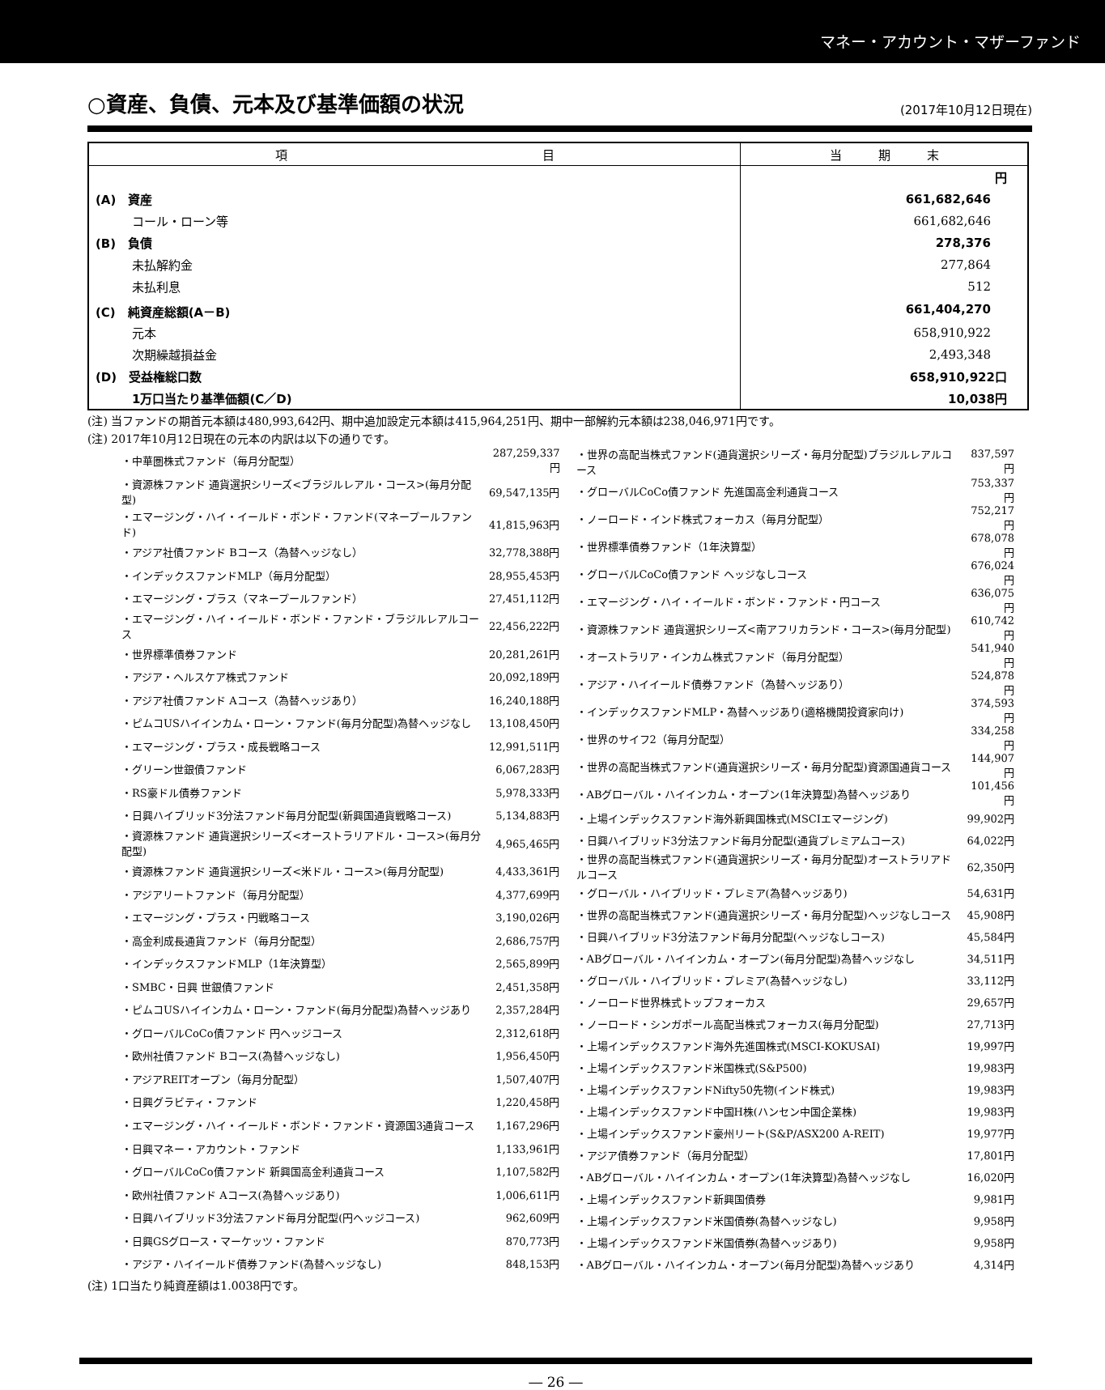マネー・アカウント・マザーファンド
○資産、負債、元本及び基準価額の状況
(2017年10月12日現在)
| 項 目 | 当 期 末 |
| --- | --- |
| | 円 |
| (A) 資産 | 661,682,646 |
| コール・ローン等 | 661,682,646 |
| (B) 負債 | 278,376 |
| 未払解約金 | 277,864 |
| 未払利息 | 512 |
| (C) 純資産総額(A－B) | 661,404,270 |
| 元本 | 658,910,922 |
| 次期繰越損益金 | 2,493,348 |
| (D) 受益権総口数 | 658,910,922口 |
| 1万口当たり基準価額(C／D) | 10,038円 |
(注) 当ファンドの期首元本額は480,993,642円、期中追加設定元本額は415,964,251円、期中一部解約元本額は238,046,971円です。
(注) 2017年10月12日現在の元本の内訳は以下の通りです。
| ・中華圏株式ファンド（毎月分配型） | 287,259,337円 |
| ・資源株ファンド 通貨選択シリーズ<ブラジルレアル・コース>(毎月分配型) | 69,547,135円 |
| ・エマージング・ハイ・イールド・ボンド・ファンド(マネープールファンド) | 41,815,963円 |
| ・アジア社債ファンド Bコース（為替ヘッジなし） | 32,778,388円 |
| ・インデックスファンドMLP（毎月分配型） | 28,955,453円 |
| ・エマージング・プラス（マネープールファンド） | 27,451,112円 |
| ・エマージング・ハイ・イールド・ボンド・ファンド・ブラジルレアルコース | 22,456,222円 |
| ・世界標準債券ファンド | 20,281,261円 |
| ・アジア・ヘルスケア株式ファンド | 20,092,189円 |
| ・アジア社債ファンド Aコース（為替ヘッジあり） | 16,240,188円 |
| ・ピムコUSハイインカム・ローン・ファンド(毎月分配型)為替ヘッジなし | 13,108,450円 |
| ・エマージング・プラス・成長戦略コース | 12,991,511円 |
| ・グリーン世銀債ファンド | 6,067,283円 |
| ・RS豪ドル債券ファンド | 5,978,333円 |
| ・日興ハイブリッド3分法ファンド毎月分配型(新興国通貨戦略コース) | 5,134,883円 |
| ・資源株ファンド 通貨選択シリーズ<オーストラリアドル・コース>(毎月分配型) | 4,965,465円 |
| ・資源株ファンド 通貨選択シリーズ<米ドル・コース>(毎月分配型) | 4,433,361円 |
| ・アジアリートファンド（毎月分配型） | 4,377,699円 |
| ・エマージング・プラス・円戦略コース | 3,190,026円 |
| ・高金利成長通貨ファンド（毎月分配型） | 2,686,757円 |
| ・インデックスファンドMLP（1年決算型） | 2,565,899円 |
| ・SMBC・日興 世銀債ファンド | 2,451,358円 |
| ・ピムコUSハイインカム・ローン・ファンド(毎月分配型)為替ヘッジあり | 2,357,284円 |
| ・グローバルCoCo債ファンド 円ヘッジコース | 2,312,618円 |
| ・欧州社債ファンド Bコース(為替ヘッジなし) | 1,956,450円 |
| ・アジアREITオープン（毎月分配型） | 1,507,407円 |
| ・日興グラビティ・ファンド | 1,220,458円 |
| ・エマージング・ハイ・イールド・ボンド・ファンド・資源国3通貨コース | 1,167,296円 |
| ・日興マネー・アカウント・ファンド | 1,133,961円 |
| ・グローバルCoCo債ファンド 新興国高金利通貨コース | 1,107,582円 |
| ・欧州社債ファンド Aコース(為替ヘッジあり) | 1,006,611円 |
| ・日興ハイブリッド3分法ファンド毎月分配型(円ヘッジコース) | 962,609円 |
| ・日興GSグロース・マーケッツ・ファンド | 870,773円 |
| ・アジア・ハイイールド債券ファンド(為替ヘッジなし) | 848,153円 |
| ・世界の高配当株式ファンド(通貨選択シリーズ・毎月分配型)ブラジルレアルコース | 837,597円 |
| ・グローバルCoCo債ファンド 先進国高金利通貨コース | 753,337円 |
| ・ノーロード・インド株式フォーカス（毎月分配型） | 752,217円 |
| ・世界標準債券ファンド（1年決算型） | 678,078円 |
| ・グローバルCoCo債ファンド ヘッジなしコース | 676,024円 |
| ・エマージング・ハイ・イールド・ボンド・ファンド・円コース | 636,075円 |
| ・資源株ファンド 通貨選択シリーズ<南アフリカランド・コース>(毎月分配型) | 610,742円 |
| ・オーストラリア・インカム株式ファンド（毎月分配型） | 541,940円 |
| ・アジア・ハイイールド債券ファンド（為替ヘッジあり） | 524,878円 |
| ・インデックスファンドMLP・為替ヘッジあり(適格機関投資家向け) | 374,593円 |
| ・世界のサイフ2（毎月分配型） | 334,258円 |
| ・世界の高配当株式ファンド(通貨選択シリーズ・毎月分配型)資源国通貨コース | 144,907円 |
| ・ABグローバル・ハイインカム・オープン(1年決算型)為替ヘッジあり | 101,456円 |
| ・上場インデックスファンド海外新興国株式(MSCIエマージング) | 99,902円 |
| ・日興ハイブリッド3分法ファンド毎月分配型(通貨プレミアムコース) | 64,022円 |
| ・世界の高配当株式ファンド(通貨選択シリーズ・毎月分配型)オーストラリアドルコース | 62,350円 |
| ・グローバル・ハイブリッド・プレミア(為替ヘッジあり) | 54,631円 |
| ・世界の高配当株式ファンド(通貨選択シリーズ・毎月分配型)ヘッジなしコース | 45,908円 |
| ・日興ハイブリッド3分法ファンド毎月分配型(ヘッジなしコース) | 45,584円 |
| ・ABグローバル・ハイインカム・オープン(毎月分配型)為替ヘッジなし | 34,511円 |
| ・グローバル・ハイブリッド・プレミア(為替ヘッジなし) | 33,112円 |
| ・ノーロード世界株式トップフォーカス | 29,657円 |
| ・ノーロード・シンガポール高配当株式フォーカス(毎月分配型) | 27,713円 |
| ・上場インデックスファンド海外先進国株式(MSCI-KOKUSAI) | 19,997円 |
| ・上場インデックスファンド米国株式(S&P500) | 19,983円 |
| ・上場インデックスファンドNifty50先物(インド株式) | 19,983円 |
| ・上場インデックスファンド中国H株(ハンセン中国企業株) | 19,983円 |
| ・上場インデックスファンド豪州リート(S&P/ASX200 A-REIT) | 19,977円 |
| ・アジア債券ファンド（毎月分配型） | 17,801円 |
| ・ABグローバル・ハイインカム・オープン(1年決算型)為替ヘッジなし | 16,020円 |
| ・上場インデックスファンド新興国債券 | 9,981円 |
| ・上場インデックスファンド米国債券(為替ヘッジなし) | 9,958円 |
| ・上場インデックスファンド米国債券(為替ヘッジあり) | 9,958円 |
| ・ABグローバル・ハイインカム・オープン(毎月分配型)為替ヘッジあり | 4,314円 |
(注) 1口当たり純資産額は1.0038円です。
― 26 ―